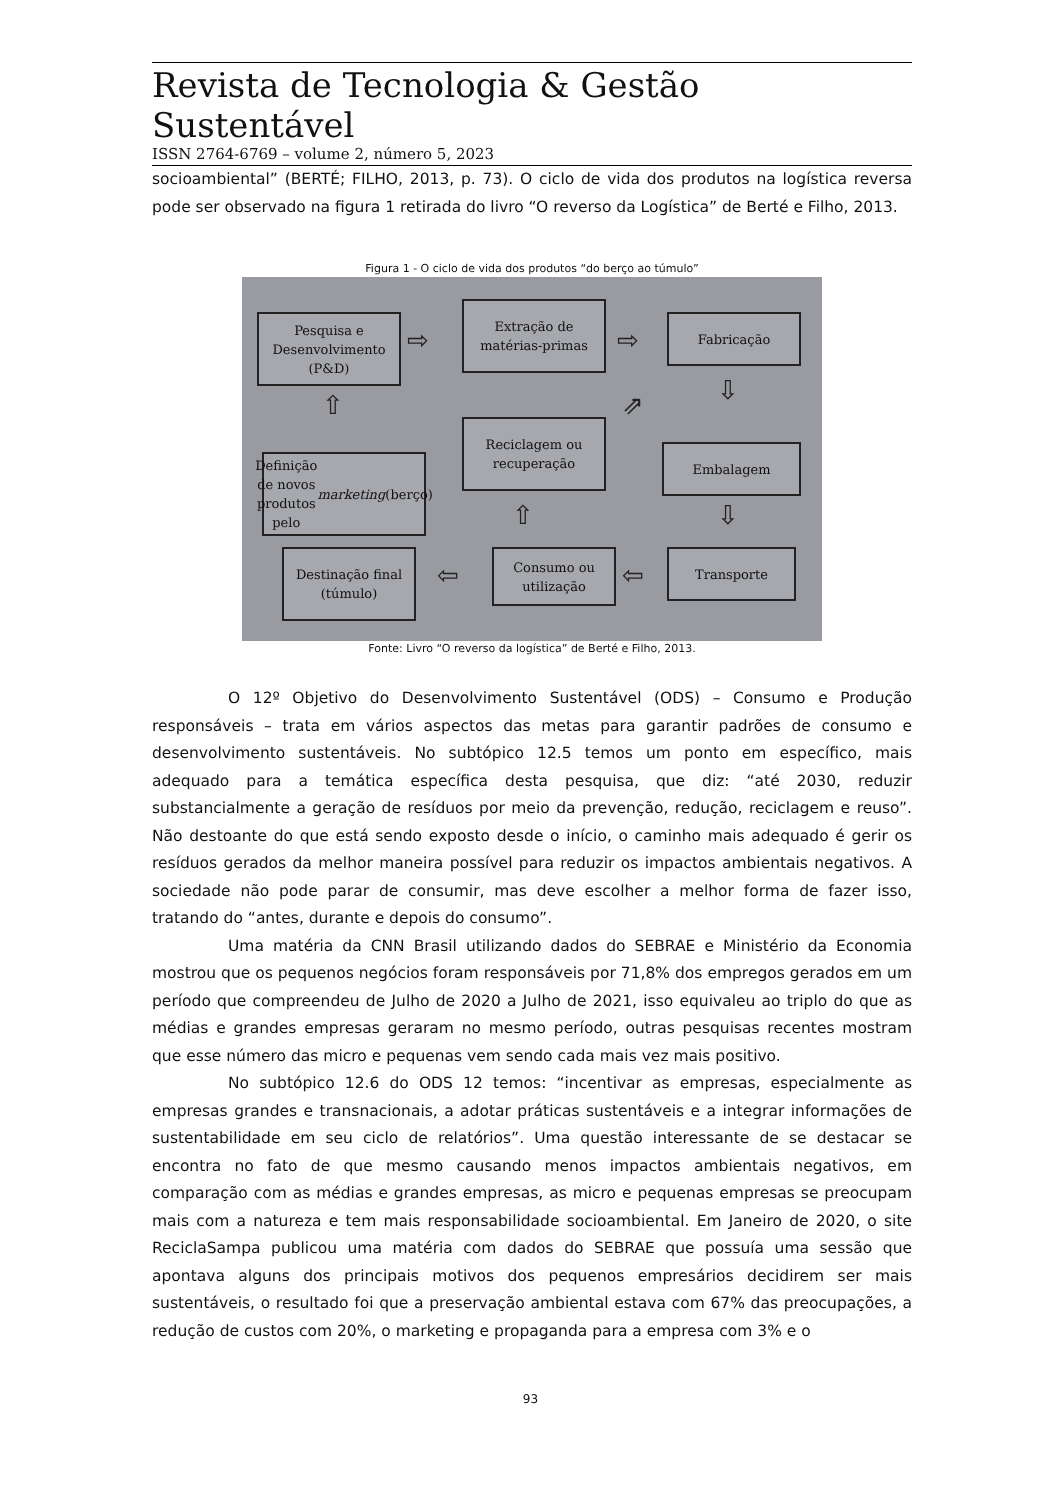Revista de Tecnologia & Gestão Sustentável
ISSN 2764-6769 – volume 2, número 5, 2023
socioambiental” (BERTÉ; FILHO, 2013, p. 73). O ciclo de vida dos produtos na logística reversa pode ser observado na figura 1 retirada do livro “O reverso da Logística” de Berté e Filho, 2013.
Figura 1 - O ciclo de vida dos produtos “do berço ao túmulo”
Pesquisa e Desenvolvimento (P&D)
⇨
Extração de matérias-primas
⇨
Fabricação
⇧ ⇩
⇗
Reciclagem ou recuperação
Definição de novos produtos pelo marketing (berço)
Embalagem
⇧ ⇩
Destinação final (túmulo)
⇦
Consumo ou utilização
⇦
Transporte
Fonte: Livro “O reverso da logística” de Berté e Filho, 2013.
O 12º Objetivo do Desenvolvimento Sustentável (ODS) – Consumo e Produção responsáveis – trata em vários aspectos das metas para garantir padrões de consumo e desenvolvimento sustentáveis. No subtópico 12.5 temos um ponto em específico, mais adequado para a temática específica desta pesquisa, que diz: “até 2030, reduzir substancialmente a geração de resíduos por meio da prevenção, redução, reciclagem e reuso”. Não destoante do que está sendo exposto desde o início, o caminho mais adequado é gerir os resíduos gerados da melhor maneira possível para reduzir os impactos ambientais negativos. A sociedade não pode parar de consumir, mas deve escolher a melhor forma de fazer isso, tratando do “antes, durante e depois do consumo”.
Uma matéria da CNN Brasil utilizando dados do SEBRAE e Ministério da Economia mostrou que os pequenos negócios foram responsáveis por 71,8% dos empregos gerados em um período que compreendeu de Julho de 2020 a Julho de 2021, isso equivaleu ao triplo do que as médias e grandes empresas geraram no mesmo período, outras pesquisas recentes mostram que esse número das micro e pequenas vem sendo cada mais vez mais positivo.
No subtópico 12.6 do ODS 12 temos: “incentivar as empresas, especialmente as empresas grandes e transnacionais, a adotar práticas sustentáveis e a integrar informações de sustentabilidade em seu ciclo de relatórios”. Uma questão interessante de se destacar se encontra no fato de que mesmo causando menos impactos ambientais negativos, em comparação com as médias e grandes empresas, as micro e pequenas empresas se preocupam mais com a natureza e tem mais responsabilidade socioambiental. Em Janeiro de 2020, o site ReciclaSampa publicou uma matéria com dados do SEBRAE que possuía uma sessão que apontava alguns dos principais motivos dos pequenos empresários decidirem ser mais sustentáveis, o resultado foi que a preservação ambiental estava com 67% das preocupações, a redução de custos com 20%, o marketing e propaganda para a empresa com 3% e o
93